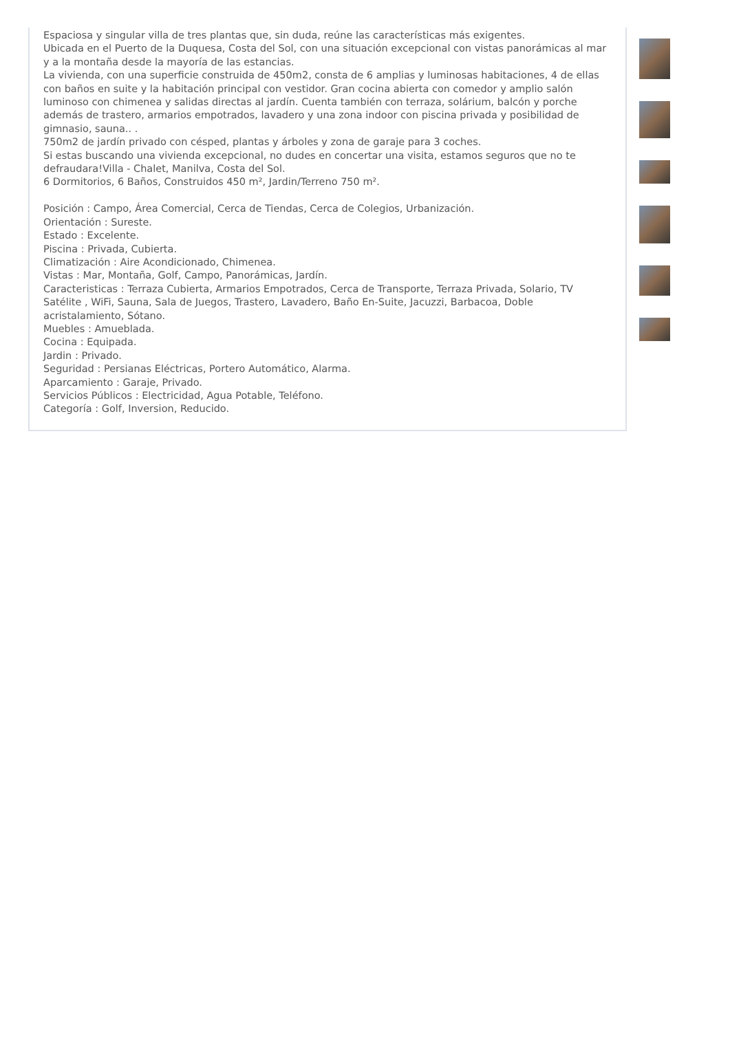Espaciosa y singular villa de tres plantas que, sin duda, reúne las características más exigentes.
Ubicada en el Puerto de la Duquesa, Costa del Sol, con una situación excepcional con vistas panorámicas al mar y a la montaña desde la mayoría de las estancias.
La vivienda, con una superficie construida de 450m2, consta de 6 amplias y luminosas habitaciones, 4 de ellas con baños en suite y la habitación principal con vestidor. Gran cocina abierta con comedor y amplio salón luminoso con chimenea y salidas directas al jardín. Cuenta también con terraza, solárium, balcón y porche además de trastero, armarios empotrados, lavadero y una zona indoor con piscina privada y posibilidad de gimnasio, sauna.. .
750m2 de jardín privado con césped, plantas y árboles y zona de garaje para 3 coches.
Si estas buscando una vivienda excepcional, no dudes en concertar una visita, estamos seguros que no te defraudara!Villa - Chalet, Manilva, Costa del Sol.
6 Dormitorios, 6 Baños, Construidos 450 m², Jardin/Terreno 750 m².
Posición : Campo, Área Comercial, Cerca de Tiendas, Cerca de Colegios, Urbanización.
Orientación : Sureste.
Estado : Excelente.
Piscina : Privada, Cubierta.
Climatización : Aire Acondicionado, Chimenea.
Vistas : Mar, Montaña, Golf, Campo, Panorámicas, Jardín.
Caracteristicas : Terraza Cubierta, Armarios Empotrados, Cerca de Transporte, Terraza Privada, Solario, TV Satélite , WiFi, Sauna, Sala de Juegos, Trastero, Lavadero, Baño En-Suite, Jacuzzi, Barbacoa, Doble acristalamiento, Sótano.
Muebles : Amueblada.
Cocina : Equipada.
Jardin : Privado.
Seguridad : Persianas Eléctricas, Portero Automático, Alarma.
Aparcamiento : Garaje, Privado.
Servicios Públicos : Electricidad, Agua Potable, Teléfono.
Categoría : Golf, Inversion, Reducido.